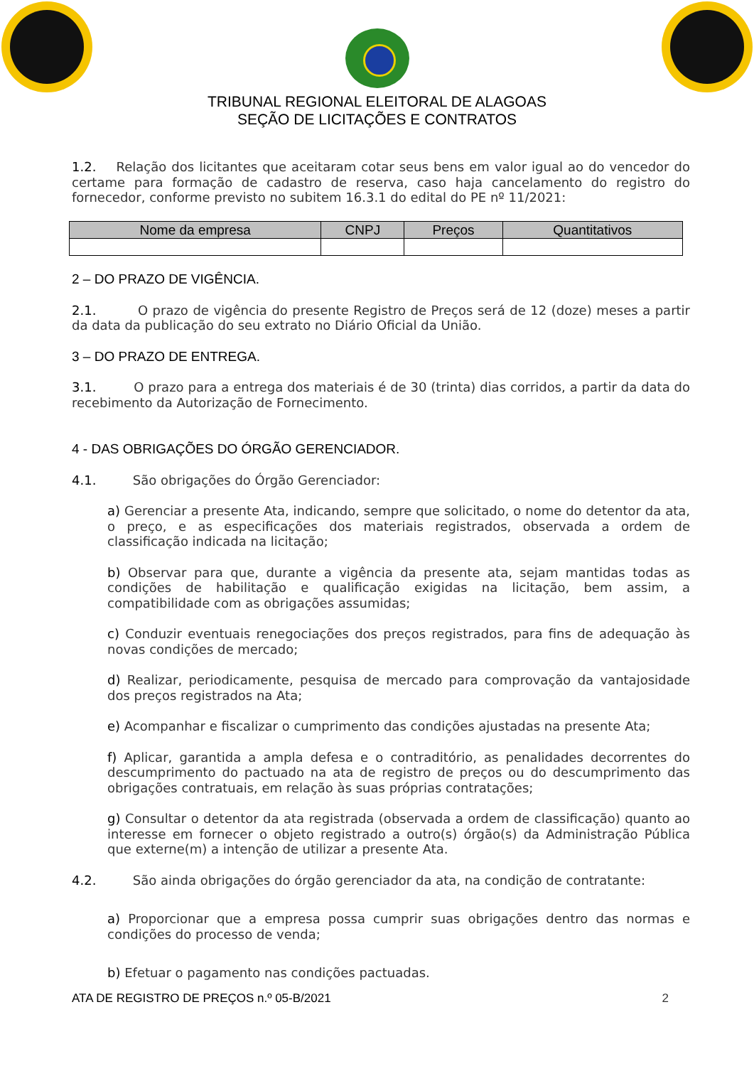TRIBUNAL REGIONAL ELEITORAL DE ALAGOAS
SEÇÃO DE LICITAÇÕES E CONTRATOS
1.2. Relação dos licitantes que aceitaram cotar seus bens em valor igual ao do vencedor do certame para formação de cadastro de reserva, caso haja cancelamento do registro do fornecedor, conforme previsto no subitem 16.3.1 do edital do PE nº 11/2021:
| Nome da empresa | CNPJ | Preços | Quantitativos |
| --- | --- | --- | --- |
2 – DO PRAZO DE VIGÊNCIA.
2.1. O prazo de vigência do presente Registro de Preços será de 12 (doze) meses a partir da data da publicação do seu extrato no Diário Oficial da União.
3 – DO PRAZO DE ENTREGA.
3.1. O prazo para a entrega dos materiais é de 30 (trinta) dias corridos, a partir da data do recebimento da Autorização de Fornecimento.
4 - DAS OBRIGAÇÕES DO ÓRGÃO GERENCIADOR.
4.1. São obrigações do Órgão Gerenciador:
a) Gerenciar a presente Ata, indicando, sempre que solicitado, o nome do detentor da ata, o preço, e as especificações dos materiais registrados, observada a ordem de classificação indicada na licitação;
b) Observar para que, durante a vigência da presente ata, sejam mantidas todas as condições de habilitação e qualificação exigidas na licitação, bem assim, a compatibilidade com as obrigações assumidas;
c) Conduzir eventuais renegociações dos preços registrados, para fins de adequação às novas condições de mercado;
d) Realizar, periodicamente, pesquisa de mercado para comprovação da vantajosidade dos preços registrados na Ata;
e) Acompanhar e fiscalizar o cumprimento das condições ajustadas na presente Ata;
f) Aplicar, garantida a ampla defesa e o contraditório, as penalidades decorrentes do descumprimento do pactuado na ata de registro de preços ou do descumprimento das obrigações contratuais, em relação às suas próprias contratações;
g) Consultar o detentor da ata registrada (observada a ordem de classificação) quanto ao interesse em fornecer o objeto registrado a outro(s) órgão(s) da Administração Pública que externe(m) a intenção de utilizar a presente Ata.
4.2. São ainda obrigações do órgão gerenciador da ata, na condição de contratante:
a) Proporcionar que a empresa possa cumprir suas obrigações dentro das normas e condições do processo de venda;
b) Efetuar o pagamento nas condições pactuadas.
ATA DE REGISTRO DE PREÇOS n.º 05-B/2021 2